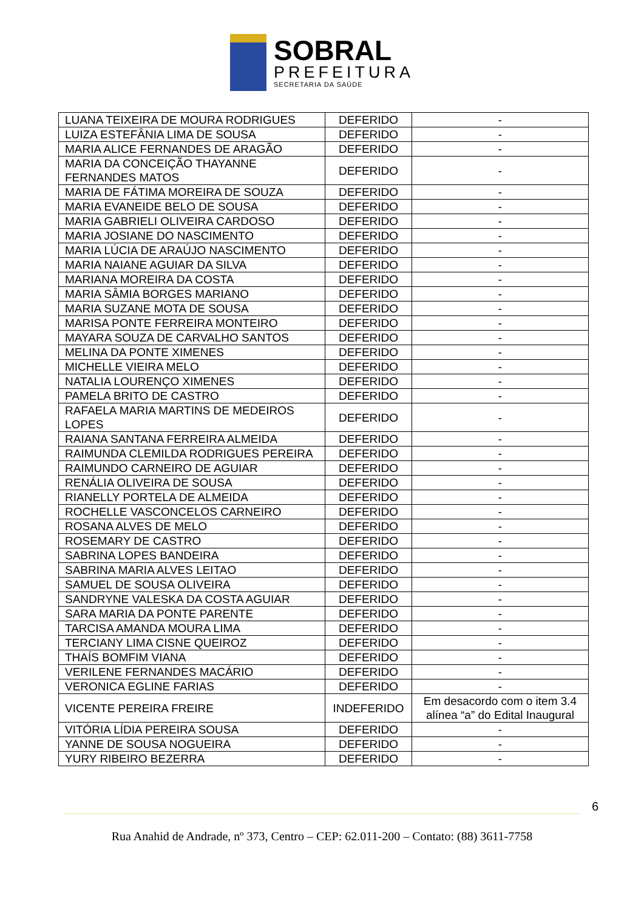SOBRAL
PREFEITURA
SECRETARIA DA SAÚDE
| LUANA TEIXEIRA DE MOURA RODRIGUES | DEFERIDO | - |
| LUIZA ESTEFÂNIA LIMA DE SOUSA | DEFERIDO | - |
| MARIA ALICE FERNANDES DE ARAGÃO | DEFERIDO | - |
| MARIA DA CONCEIÇÃO THAYANNE FERNANDES MATOS | DEFERIDO | - |
| MARIA DE FÁTIMA MOREIRA DE SOUZA | DEFERIDO | - |
| MARIA EVANEIDE BELO DE SOUSA | DEFERIDO | - |
| MARIA GABRIELI OLIVEIRA CARDOSO | DEFERIDO | - |
| MARIA JOSIANE DO NASCIMENTO | DEFERIDO | - |
| MARIA LÚCIA DE ARAÚJO NASCIMENTO | DEFERIDO | - |
| MARIA NAIANE AGUIAR DA SILVA | DEFERIDO | - |
| MARIANA MOREIRA DA COSTA | DEFERIDO | - |
| MARIA SÂMIA BORGES MARIANO | DEFERIDO | - |
| MARIA SUZANE MOTA DE SOUSA | DEFERIDO | - |
| MARISA PONTE FERREIRA MONTEIRO | DEFERIDO | - |
| MAYARA SOUZA DE CARVALHO SANTOS | DEFERIDO | - |
| MELINA DA PONTE XIMENES | DEFERIDO | - |
| MICHELLE VIEIRA MELO | DEFERIDO | - |
| NATALIA LOURENÇO XIMENES | DEFERIDO | - |
| PAMELA BRITO DE CASTRO | DEFERIDO | - |
| RAFAELA MARIA MARTINS DE MEDEIROS LOPES | DEFERIDO | - |
| RAIANA SANTANA FERREIRA ALMEIDA | DEFERIDO | - |
| RAIMUNDA CLEMILDA RODRIGUES PEREIRA | DEFERIDO | - |
| RAIMUNDO CARNEIRO DE AGUIAR | DEFERIDO | - |
| RENÁLIA OLIVEIRA DE SOUSA | DEFERIDO | - |
| RIANELLY PORTELA DE ALMEIDA | DEFERIDO | - |
| ROCHELLE VASCONCELOS CARNEIRO | DEFERIDO | - |
| ROSANA ALVES DE MELO | DEFERIDO | - |
| ROSEMARY DE CASTRO | DEFERIDO | - |
| SABRINA LOPES BANDEIRA | DEFERIDO | - |
| SABRINA MARIA ALVES LEITAO | DEFERIDO | - |
| SAMUEL DE SOUSA OLIVEIRA | DEFERIDO | - |
| SANDRYNE VALESKA DA COSTA AGUIAR | DEFERIDO | - |
| SARA MARIA DA PONTE PARENTE | DEFERIDO | - |
| TARCISA AMANDA MOURA LIMA | DEFERIDO | - |
| TERCIANY LIMA CISNE QUEIROZ | DEFERIDO | - |
| THAÍS BOMFIM VIANA | DEFERIDO | - |
| VERILENE FERNANDES MACÁRIO | DEFERIDO | - |
| VERONICA EGLINE FARIAS | DEFERIDO | - |
| VICENTE PEREIRA FREIRE | INDEFERIDO | Em desacordo com o item 3.4 alínea “a” do Edital Inaugural |
| VITÓRIA LÍDIA PEREIRA SOUSA | DEFERIDO | - |
| YANNE DE SOUSA NOGUEIRA | DEFERIDO | - |
| YURY RIBEIRO BEZERRA | DEFERIDO | - |
6
Rua Anahid de Andrade, nº 373, Centro – CEP: 62.011-200 – Contato: (88) 3611-7758